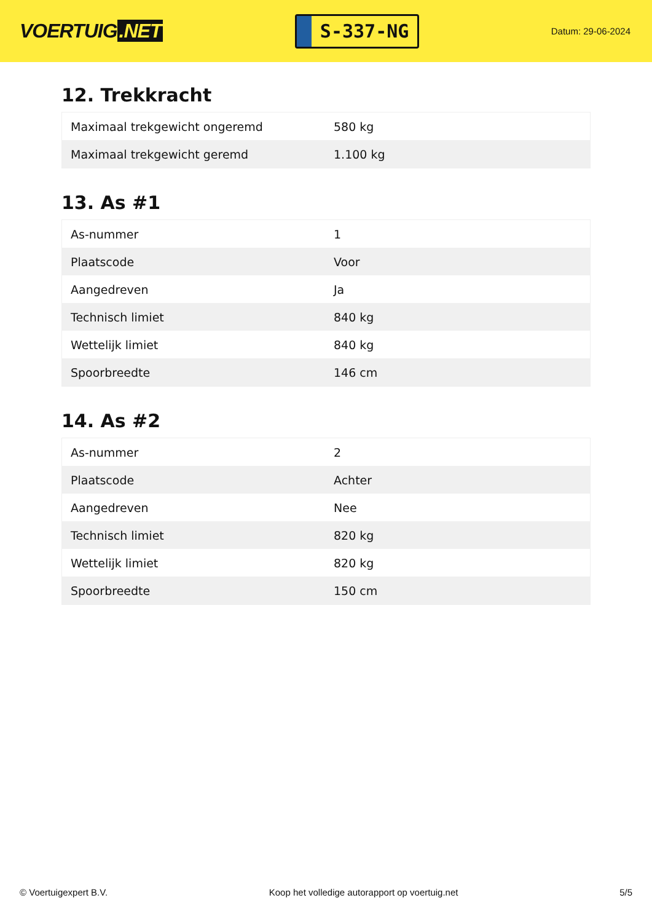VOERTUIG.NET
S-337-NG
Datum: 29-06-2024
12. Trekkracht
| Maximaal trekgewicht ongeremd | 580 kg |
| Maximaal trekgewicht geremd | 1.100 kg |
13. As #1
| As-nummer | 1 |
| Plaatscode | Voor |
| Aangedreven | Ja |
| Technisch limiet | 840 kg |
| Wettelijk limiet | 840 kg |
| Spoorbreedte | 146 cm |
14. As #2
| As-nummer | 2 |
| Plaatscode | Achter |
| Aangedreven | Nee |
| Technisch limiet | 820 kg |
| Wettelijk limiet | 820 kg |
| Spoorbreedte | 150 cm |
© Voertuigexpert B.V. Koop het volledige autorapport op voertuig.net 5/5